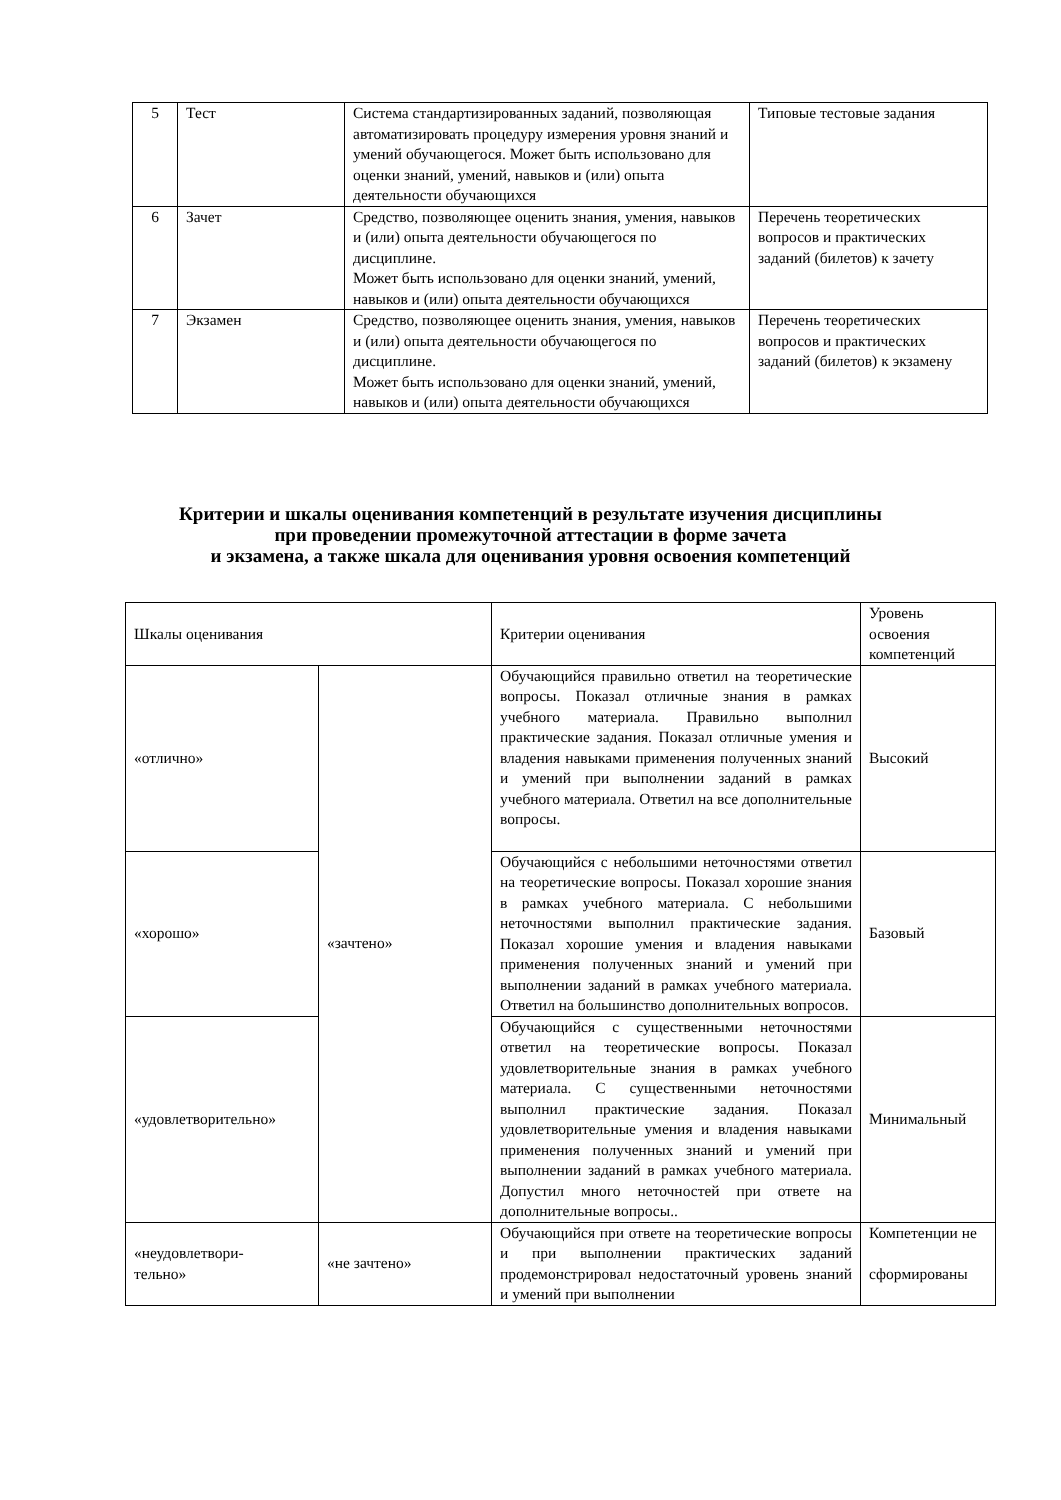| 5 | Тест | Система стандартизированных заданий, позволяющая автоматизировать процедуру измерения уровня знаний и умений обучающегося. Может быть использовано для оценки знаний, умений, навыков и (или) опыта деятельности обучающихся | Типовые тестовые задания |
| 6 | Зачет | Средство, позволяющее оценить знания, умения, навыков и (или) опыта деятельности обучающегося по дисциплине. Может быть использовано для оценки знаний, умений, навыков и (или) опыта деятельности обучающихся | Перечень теоретических вопросов и практических заданий (билетов) к зачету |
| 7 | Экзамен | Средство, позволяющее оценить знания, умения, навыков и (или) опыта деятельности обучающегося по дисциплине. Может быть использовано для оценки знаний, умений, навыков и (или) опыта деятельности обучающихся | Перечень теоретических вопросов и практических заданий (билетов) к экзамену |
Критерии и шкалы оценивания компетенций в результате изучения дисциплины
при проведении промежуточной аттестации в форме зачета
и экзамена, а также шкала для оценивания уровня освоения компетенций
| Шкалы оценивания | | Критерии оценивания | Уровень освоения компетенций |
| «отлично» | «зачтено» | Обучающийся правильно ответил на теоретические вопросы. Показал отличные знания в рамках учебного материала. Правильно выполнил практические задания. Показал отличные умения и владения навыками применения полученных знаний и умений при выполнении заданий в рамках учебного материала. Ответил на все дополнительные вопросы. | Высокий |
| «хорошо» | | Обучающийся с небольшими неточностями ответил на теоретические вопросы. Показал хорошие знания в рамках учебного материала. С небольшими неточностями выполнил практические задания. Показал хорошие умения и владения навыками применения полученных знаний и умений при выполнении заданий в рамках учебного материала. Ответил на большинство дополнительных вопросов. | Базовый |
| «удовлетворительно» | | Обучающийся с существенными неточностями ответил на теоретические вопросы. Показал удовлетворительные знания в рамках учебного материала. С существенными неточностями выполнил практические задания. Показал удовлетворительные умения и владения навыками применения полученных знаний и умений при выполнении заданий в рамках учебного материала. Допустил много неточностей при ответе на дополнительные вопросы.. | Минимальный |
| «неудовлетвори- тельно» | «не зачтено» | Обучающийся при ответе на теоретические вопросы и при выполнении практических заданий продемонстрировал недостаточный уровень знаний и умений при выполнении | Компетенции не сформированы |